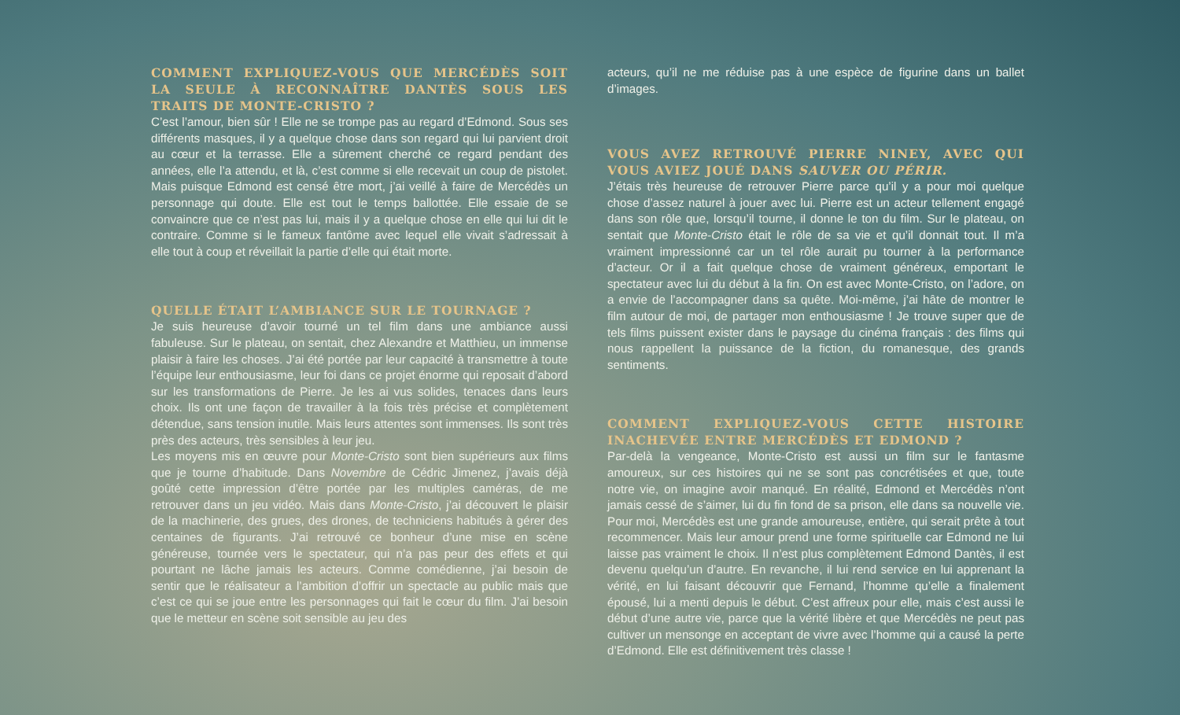COMMENT EXPLIQUEZ-VOUS QUE MERCÉDÈS SOIT LA SEULE À RECONNAÎTRE DANTÈS SOUS LES TRAITS DE MONTE-CRISTO ?
C’est l’amour, bien sûr ! Elle ne se trompe pas au regard d’Edmond. Sous ses différents masques, il y a quelque chose dans son regard qui lui parvient droit au cœur et la terrasse. Elle a sûrement cherché ce regard pendant des années, elle l’a attendu, et là, c’est comme si elle recevait un coup de pistolet. Mais puisque Edmond est censé être mort, j’ai veillé à faire de Mercédès un personnage qui doute. Elle est tout le temps ballottée. Elle essaie de se convaincre que ce n’est pas lui, mais il y a quelque chose en elle qui lui dit le contraire. Comme si le fameux fantôme avec lequel elle vivait s’adressait à elle tout à coup et réveillait la partie d’elle qui était morte.
QUELLE ÉTAIT L’AMBIANCE SUR LE TOURNAGE ?
Je suis heureuse d’avoir tourné un tel film dans une ambiance aussi fabuleuse. Sur le plateau, on sentait, chez Alexandre et Matthieu, un immense plaisir à faire les choses. J’ai été portée par leur capacité à transmettre à toute l’équipe leur enthousiasme, leur foi dans ce projet énorme qui reposait d’abord sur les transformations de Pierre. Je les ai vus solides, tenaces dans leurs choix. Ils ont une façon de travailler à la fois très précise et complètement détendue, sans tension inutile. Mais leurs attentes sont immenses. Ils sont très près des acteurs, très sensibles à leur jeu.
Les moyens mis en œuvre pour Monte-Cristo sont bien supérieurs aux films que je tourne d’habitude. Dans Novembre de Cédric Jimenez, j’avais déjà goûté cette impression d’être portée par les multiples caméras, de me retrouver dans un jeu vidéo. Mais dans Monte-Cristo, j’ai découvert le plaisir de la machinerie, des grues, des drones, de techniciens habitués à gérer des centaines de figurants. J’ai retrouvé ce bonheur d’une mise en scène généreuse, tournée vers le spectateur, qui n’a pas peur des effets et qui pourtant ne lâche jamais les acteurs. Comme comédienne, j’ai besoin de sentir que le réalisateur a l’ambition d’offrir un spectacle au public mais que c’est ce qui se joue entre les personnages qui fait le cœur du film. J’ai besoin que le metteur en scène soit sensible au jeu des
acteurs, qu’il ne me réduise pas à une espèce de figurine dans un ballet d’images.
VOUS AVEZ RETROUVÉ PIERRE NINEY, AVEC QUI VOUS AVIEZ JOUÉ DANS SAUVER OU PÉRIR.
J’étais très heureuse de retrouver Pierre parce qu’il y a pour moi quelque chose d’assez naturel à jouer avec lui. Pierre est un acteur tellement engagé dans son rôle que, lorsqu’il tourne, il donne le ton du film. Sur le plateau, on sentait que Monte-Cristo était le rôle de sa vie et qu’il donnait tout. Il m’a vraiment impressionné car un tel rôle aurait pu tourner à la performance d’acteur. Or il a fait quelque chose de vraiment généreux, emportant le spectateur avec lui du début à la fin. On est avec Monte-Cristo, on l’adore, on a envie de l’accompagner dans sa quête. Moi-même, j’ai hâte de montrer le film autour de moi, de partager mon enthousiasme ! Je trouve super que de tels films puissent exister dans le paysage du cinéma français : des films qui nous rappellent la puissance de la fiction, du romanesque, des grands sentiments.
COMMENT EXPLIQUEZ-VOUS CETTE HISTOIRE INACHEVÉE ENTRE MERCÉDÈS ET EDMOND ?
Par-delà la vengeance, Monte-Cristo est aussi un film sur le fantasme amoureux, sur ces histoires qui ne se sont pas concrétisées et que, toute notre vie, on imagine avoir manqué. En réalité, Edmond et Mercédès n’ont jamais cessé de s’aimer, lui du fin fond de sa prison, elle dans sa nouvelle vie. Pour moi, Mercédès est une grande amoureuse, entière, qui serait prête à tout recommencer. Mais leur amour prend une forme spirituelle car Edmond ne lui laisse pas vraiment le choix. Il n’est plus complètement Edmond Dantès, il est devenu quelqu’un d’autre. En revanche, il lui rend service en lui apprenant la vérité, en lui faisant découvrir que Fernand, l’homme qu’elle a finalement épousé, lui a menti depuis le début. C’est affreux pour elle, mais c’est aussi le début d’une autre vie, parce que la vérité libère et que Mercédès ne peut pas cultiver un mensonge en acceptant de vivre avec l’homme qui a causé la perte d’Edmond. Elle est définitivement très classe !